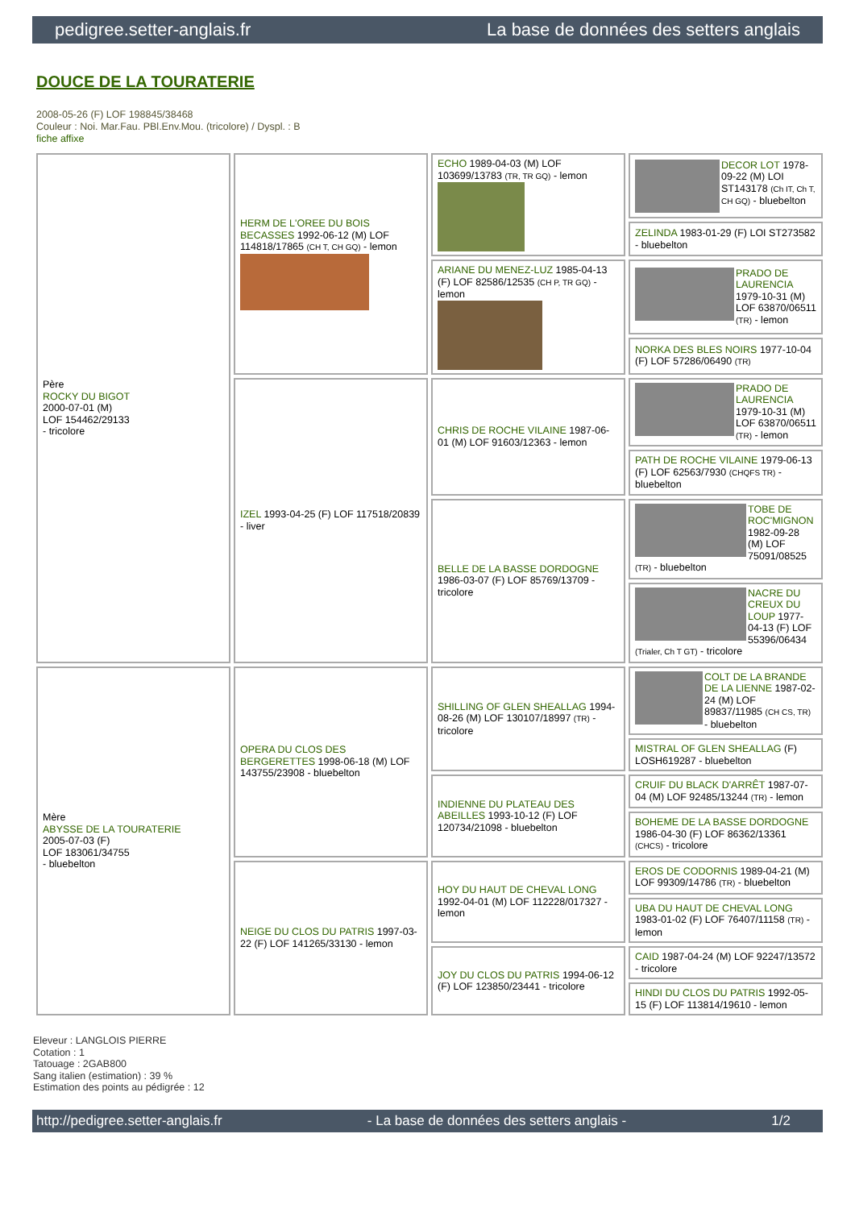pedigree.setter-anglais.fr La base de données des setters anglais
DOUCE DE LA TOURATERIE
2008-05-26 (F) LOF 198845/38468
Couleur : Noi. Mar.Fau. PBl.Env.Mou. (tricolore) / Dyspl. : B
fiche affixe
| Père ROCKY DU BIGOT 2000-07-01 (M) LOF 154462/29133 - tricolore | HERM DE L'OREE DU BOIS BECASSES 1992-06-12 (M) LOF 114818/17865 (CH T, CH GQ) - lemon | ECHO 1989-04-03 (M) LOF 103699/13783 (TR, TR GQ) - lemon | DECOR LOT 1978-09-22 (M) LOI ST143178 (Ch IT, Ch T, CH GQ) - bluebelton |
| | | | ZELINDA 1983-01-29 (F) LOI ST273582 - bluebelton |
| | | ARIANE DU MENEZ-LUZ 1985-04-13 (F) LOF 82586/12535 (CH P, TR GQ) - lemon | PRADO DE LAURENCIA 1979-10-31 (M) LOF 63870/06511 (TR) - lemon |
| | | | NORKA DES BLES NOIRS 1977-10-04 (F) LOF 57286/06490 (TR) |
| | IZEL 1993-04-25 (F) LOF 117518/20839 - liver | CHRIS DE ROCHE VILAINE 1987-06-01 (M) LOF 91603/12363 - lemon | PRADO DE LAURENCIA 1979-10-31 (M) LOF 63870/06511 (TR) - lemon |
| | | | PATH DE ROCHE VILAINE 1979-06-13 (F) LOF 62563/7930 (CHQFS TR) - bluebelton |
| | | BELLE DE LA BASSE DORDOGNE 1986-03-07 (F) LOF 85769/13709 - tricolore | TOBE DE ROC'MIGNON 1982-09-28 (M) LOF 75091/08525 (TR) - bluebelton |
| | | | NACRE DU CREUX DU LOUP 1977-04-13 (F) LOF 55396/06434 (Trialer, Ch T GT) - tricolore |
| Mère ABYSSE DE LA TOURATERIE 2005-07-03 (F) LOF 183061/34755 - bluebelton | OPERA DU CLOS DES BERGERETTES 1998-06-18 (M) LOF 143755/23908 - bluebelton | SHILLING OF GLEN SHEALLAG 1994-08-26 (M) LOF 130107/18997 (TR) - tricolore | COLT DE LA BRANDE DE LA LIENNE 1987-02-24 (M) LOF 89837/11985 (CH CS, TR) - bluebelton |
| | | | MISTRAL OF GLEN SHEALLAG (F) LOSH619287 - bluebelton |
| | | INDIENNE DU PLATEAU DES ABEILLES 1993-10-12 (F) LOF 120734/21098 - bluebelton | CRUIF DU BLACK D'ARRÊT 1987-07-04 (M) LOF 92485/13244 (TR) - lemon |
| | | | BOHEME DE LA BASSE DORDOGNE 1986-04-30 (F) LOF 86362/13361 (CHCS) - tricolore |
| | NEIGE DU CLOS DU PATRIS 1997-03-22 (F) LOF 141265/33130 - lemon | HOY DU HAUT DE CHEVAL LONG 1992-04-01 (M) LOF 112228/017327 - lemon | EROS DE CODORNIS 1989-04-21 (M) LOF 99309/14786 (TR) - bluebelton |
| | | | UBA DU HAUT DE CHEVAL LONG 1983-01-02 (F) LOF 76407/11158 (TR) - lemon |
| | | JOY DU CLOS DU PATRIS 1994-06-12 (F) LOF 123850/23441 - tricolore | CAID 1987-04-24 (M) LOF 92247/13572 - tricolore |
| | | | HINDI DU CLOS DU PATRIS 1992-05-15 (F) LOF 113814/19610 - lemon |
Eleveur : LANGLOIS PIERRE
Cotation : 1
Tatouage : 2GAB800
Sang italien (estimation) : 39 %
Estimation des points au pédigrée : 12
http://pedigree.setter-anglais.fr - La base de données des setters anglais - 1/2